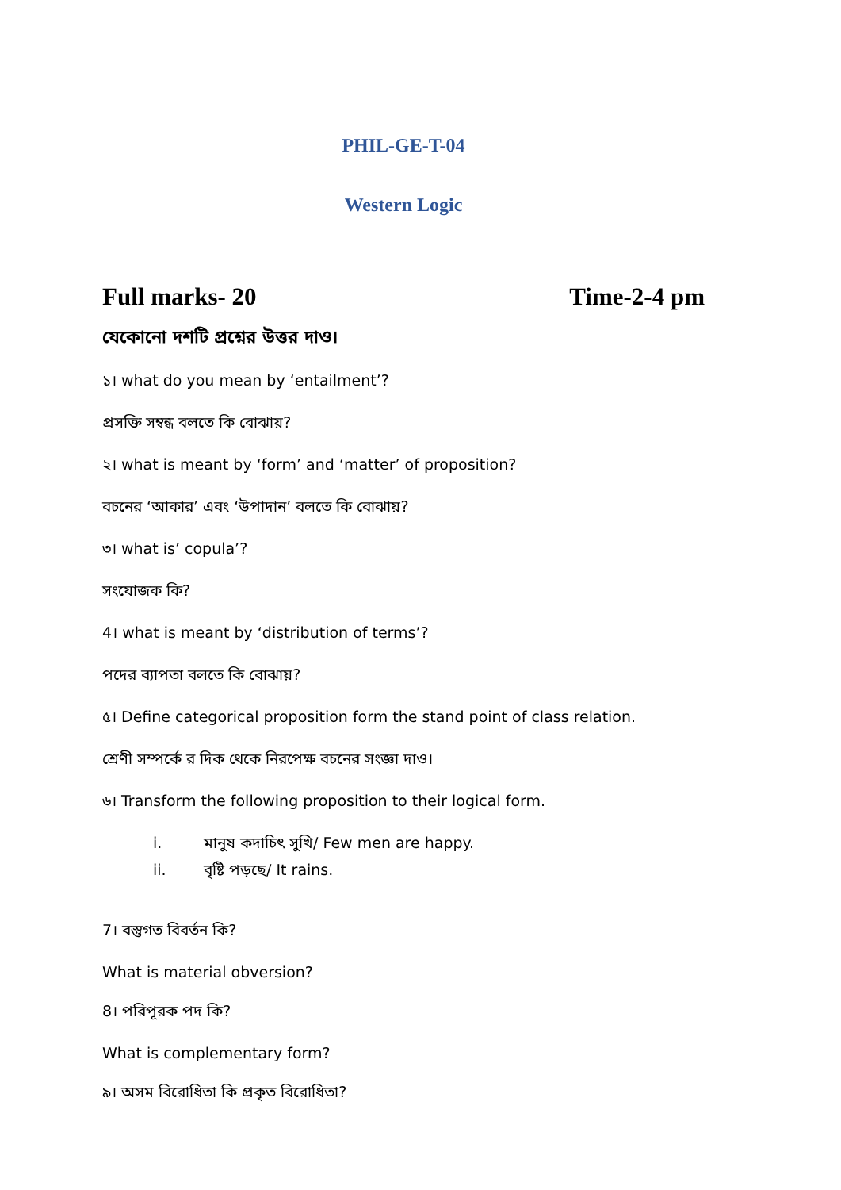PHIL-GE-T-04
Western Logic
Full marks- 20 Time-2-4 pm
যেকোনো দশটি প্রশ্নের উত্তর দাও।
১। what do you mean by ‘entailment’?
প্রসক্তি সম্বন্ধ বলতে কি বোঝায়?
২। what is meant by ‘form’ and ‘matter’ of proposition?
বচনের ‘আকার’ এবং ‘উপাদান’ বলতে কি বোঝায়?
৩। what is’ copula’?
সংযোজক কি?
4। what is meant by ‘distribution of terms’?
পদের ব্যাপতা বলতে কি বোঝায়?
৫। Define categorical proposition form the stand point of class relation.
শ্রেণী সম্পর্কে র দিক থেকে নিরপেক্ষ বচনের সংজ্ঞা দাও।
৬। Transform the following proposition to their logical form.
i. মানুষ কদাচিৎ সুখি/ Few men are happy.
ii. বৃষ্টি পড়ছে/ It rains.
7। বস্তুগত বিবর্তন কি?
What is material obversion?
8। পরিপূরক পদ কি?
What is complementary form?
৯। অসম বিরোধিতা কি প্রকৃত বিরোধিতা?